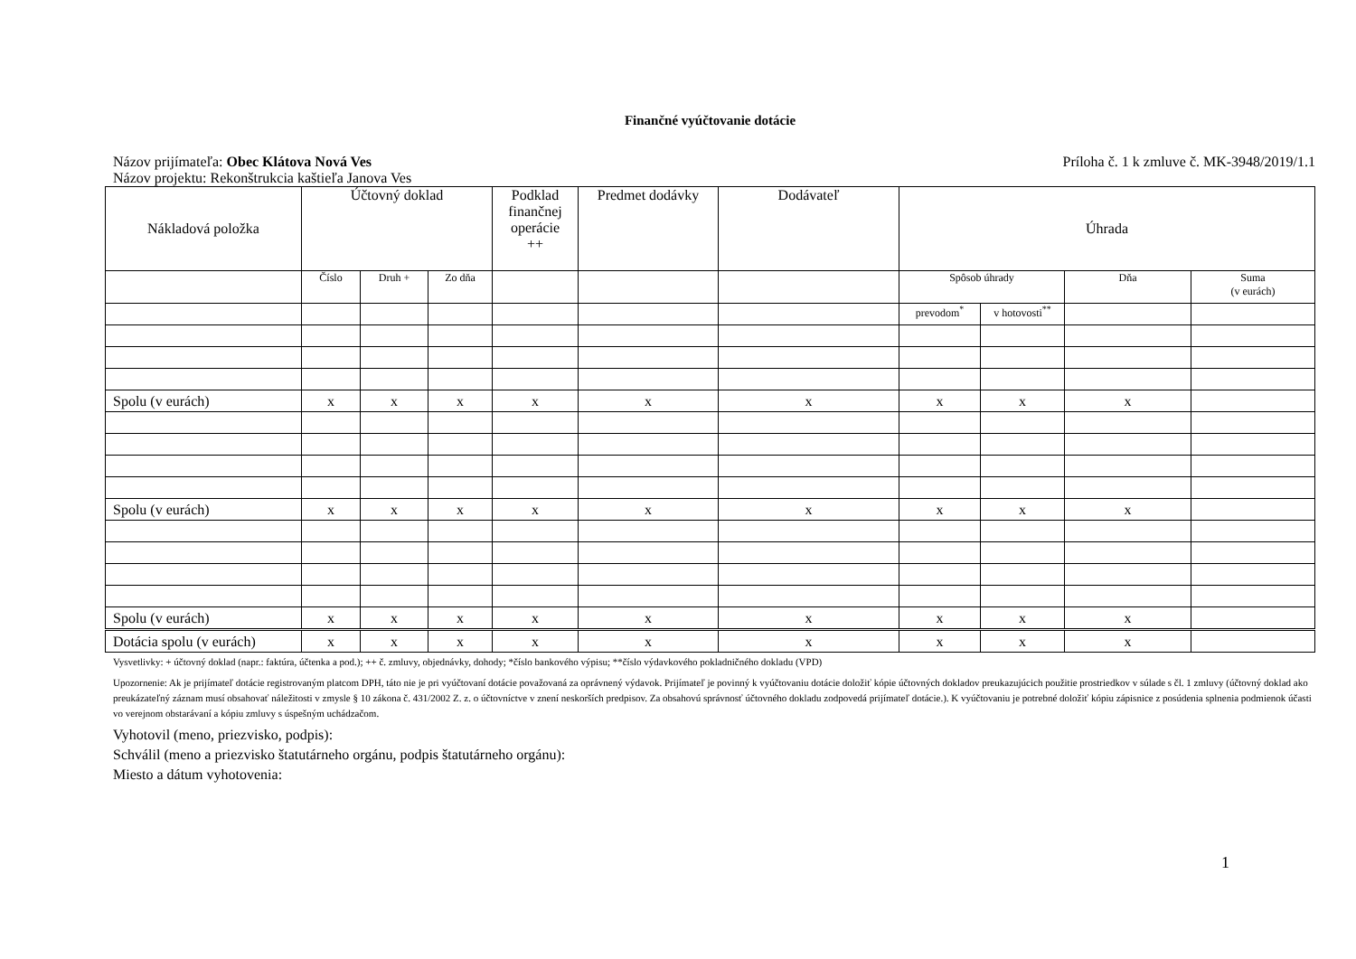Finančné vyúčtovanie dotácie
Názov prijímateľa: Obec Klátova Nová Ves Príloha č. 1 k zmluve č. MK-3948/2019/1.1
Názov projektu: Rekonštrukcia kaštieľa Janova Ves
| Nákladová položka | Účtovný doklad | | | Podklad finančnej operácie ++ | Predmet dodávky | Dodávateľ | Úhrada | | | |
| | Číslo | Druh + | Zo dňa | | | | Spôsob úhrady | | Dňa | Suma (v eurách) |
| | | | | | | | prevodom<sup>*</sup> | v hotovosti<sup>**</sup> | | |
| Spolu (v eurách) | x | x | x | x | x | x | x | x | x | |
| Spolu (v eurách) | x | x | x | x | x | x | x | x | x | |
| Spolu (v eurách) | x | x | x | x | x | x | x | x | x | |
| Dotácia spolu (v eurách) | x | x | x | x | x | x | x | x | x | |
Vysvetlivky: + účtovný doklad (napr.: faktúra, účtenka a pod.); ++ č. zmluvy, objednávky, dohody; *číslo bankového výpisu; **číslo výdavkového pokladničného dokladu (VPD)
Upozornenie: Ak je prijímateľ dotácie registrovaným platcom DPH, táto nie je pri vyúčtovaní dotácie považovaná za oprávnený výdavok. Prijímateľ je povinný k vyúčtovaniu dotácie doložiť kópie účtovných dokladov preukazujúcich použitie prostriedkov v súlade s čl. 1 zmluvy (účtovný doklad ako preukázateľný záznam musí obsahovať náležitosti v zmysle § 10 zákona č. 431/2002 Z. z. o účtovníctve v znení neskorších predpisov. Za obsahovú správnosť účtovného dokladu zodpovedá prijímateľ dotácie.). K vyúčtovaniu je potrebné doložiť kópiu zápisnice z posúdenia splnenia podmienok účasti vo verejnom obstarávaní a kópiu zmluvy s úspešným uchádzačom.
Vyhotovil (meno, priezvisko, podpis):
Schválil (meno a priezvisko štatutárneho orgánu, podpis štatutárneho orgánu):
Miesto a dátum vyhotovenia:
1